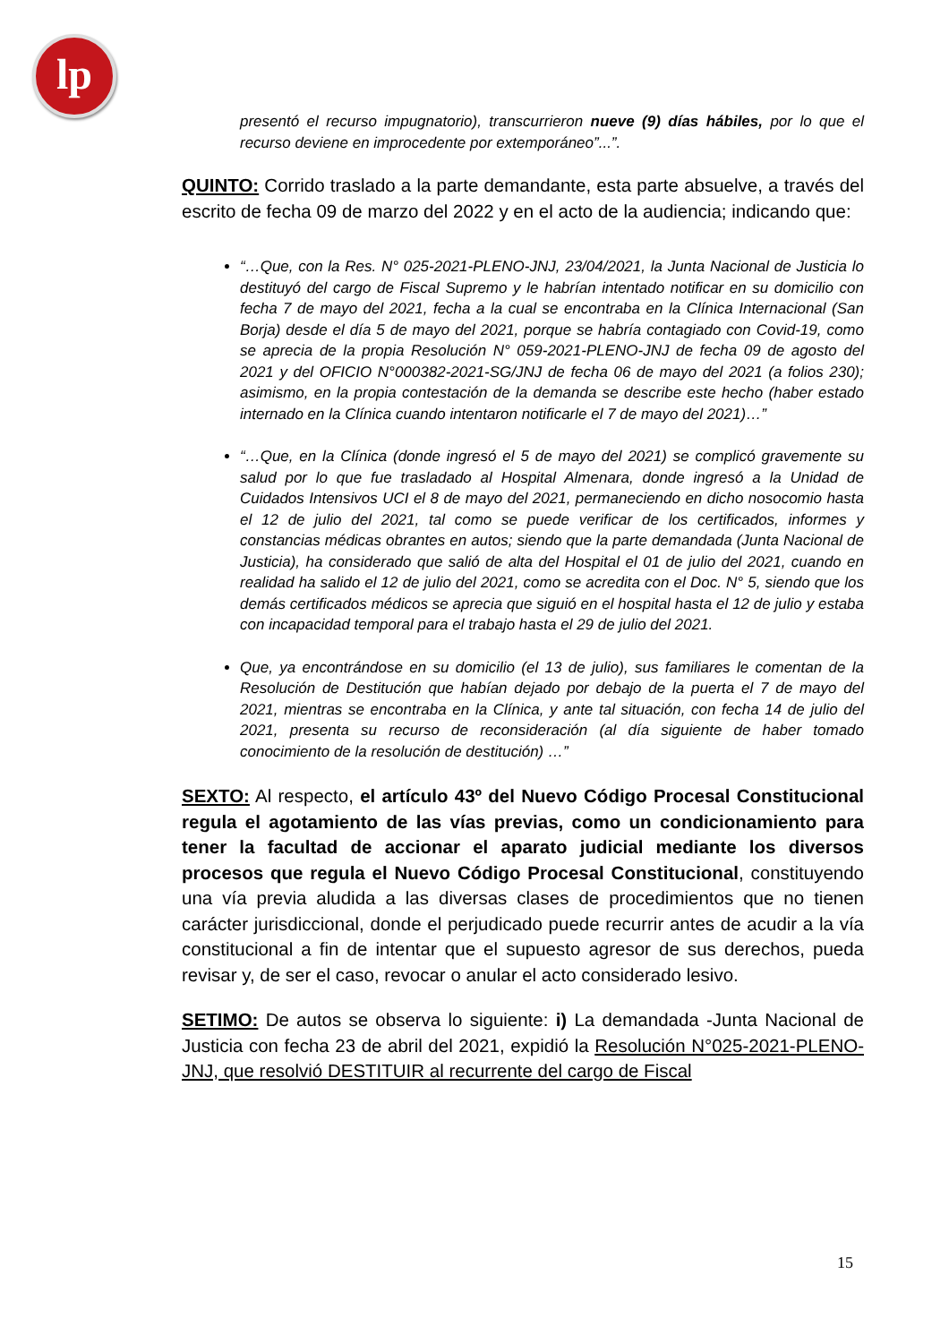lp
presentó el recurso impugnatorio), transcurrieron nueve (9) días hábiles, por lo que el recurso deviene en improcedente por extemporáneo”...”.
QUINTO: Corrido traslado a la parte demandante, esta parte absuelve, a través del escrito de fecha 09 de marzo del 2022 y en el acto de la audiencia; indicando que:
“…Que, con la Res. N° 025-2021-PLENO-JNJ, 23/04/2021, la Junta Nacional de Justicia lo destituyó del cargo de Fiscal Supremo y le habrían intentado notificar en su domicilio con fecha 7 de mayo del 2021, fecha a la cual se encontraba en la Clínica Internacional (San Borja) desde el día 5 de mayo del 2021, porque se habría contagiado con Covid-19, como se aprecia de la propia Resolución N° 059-2021-PLENO-JNJ de fecha 09 de agosto del 2021 y del OFICIO N°000382-2021-SG/JNJ de fecha 06 de mayo del 2021 (a folios 230); asimismo, en la propia contestación de la demanda se describe este hecho (haber estado internado en la Clínica cuando intentaron notificarle el 7 de mayo del 2021)…”
“…Que, en la Clínica (donde ingresó el 5 de mayo del 2021) se complicó gravemente su salud por lo que fue trasladado al Hospital Almenara, donde ingresó a la Unidad de Cuidados Intensivos UCI el 8 de mayo del 2021, permaneciendo en dicho nosocomio hasta el 12 de julio del 2021, tal como se puede verificar de los certificados, informes y constancias médicas obrantes en autos; siendo que la parte demandada (Junta Nacional de Justicia), ha considerado que salió de alta del Hospital el 01 de julio del 2021, cuando en realidad ha salido el 12 de julio del 2021, como se acredita con el Doc. N° 5, siendo que los demás certificados médicos se aprecia que siguió en el hospital hasta el 12 de julio y estaba con incapacidad temporal para el trabajo hasta el 29 de julio del 2021.
Que, ya encontrándose en su domicilio (el 13 de julio), sus familiares le comentan de la Resolución de Destitución que habían dejado por debajo de la puerta el 7 de mayo del 2021, mientras se encontraba en la Clínica, y ante tal situación, con fecha 14 de julio del 2021, presenta su recurso de reconsideración (al día siguiente de haber tomado conocimiento de la resolución de destitución) …”
SEXTO: Al respecto, el artículo 43º del Nuevo Código Procesal Constitucional regula el agotamiento de las vías previas, como un condicionamiento para tener la facultad de accionar el aparato judicial mediante los diversos procesos que regula el Nuevo Código Procesal Constitucional, constituyendo una vía previa aludida a las diversas clases de procedimientos que no tienen carácter jurisdiccional, donde el perjudicado puede recurrir antes de acudir a la vía constitucional a fin de intentar que el supuesto agresor de sus derechos, pueda revisar y, de ser el caso, revocar o anular el acto considerado lesivo.
SETIMO: De autos se observa lo siguiente: i) La demandada -Junta Nacional de Justicia con fecha 23 de abril del 2021, expidió la Resolución N°025-2021-PLENO-JNJ, que resolvió DESTITUIR al recurrente del cargo de Fiscal
15